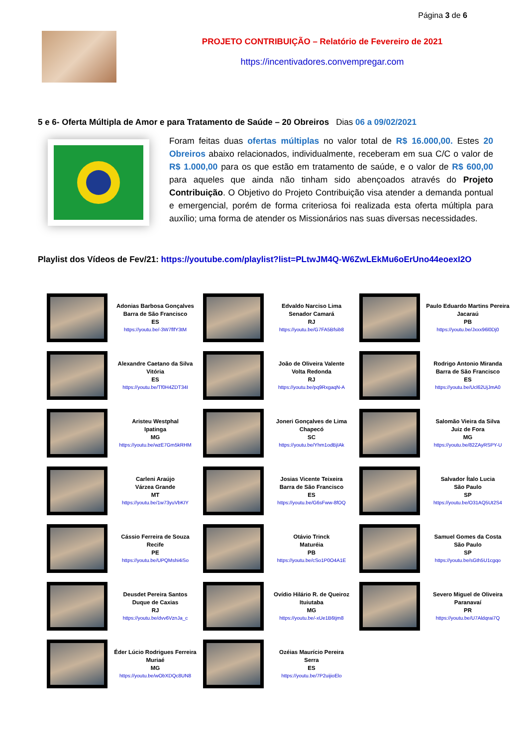Página 3 de 6
PROJETO CONTRIBUIÇÃO – Relatório de Fevereiro de 2021
https://incentivadores.convempregar.com
5 e 6- Oferta Múltipla de Amor e para Tratamento de Saúde – 20 Obreiros Dias 06 a 09/02/2021
Foram feitas duas ofertas múltiplas no valor total de R$ 16.000,00. Estes 20 Obreiros abaixo relacionados, individualmente, receberam em sua C/C o valor de R$ 1.000,00 para os que estão em tratamento de saúde, e o valor de R$ 600,00 para aqueles que ainda não tinham sido abençoados através do Projeto Contribuição. O Objetivo do Projeto Contribuição visa atender a demanda pontual e emergencial, porém de forma criteriosa foi realizada esta oferta múltipla para auxílio; uma forma de atender os Missionários nas suas diversas necessidades.
Playlist dos Vídeos de Fev/21: https://youtube.com/playlist?list=PLtwJM4Q-W6ZwLEkMu6oErUno44eoexI2O
| | Adonias Barbosa Gonçalves Barra de São Francisco ES https://youtu.be/-3W7flfY3tM | | Edvaldo Narciso Lima Senador Camará RJ https://youtu.be/G7FA5Bfsib8 | | Paulo Eduardo Martins Pereira Jacaraú PB https://youtu.be/Jxxx96l0Dj0 |
| | Alexandre Caetano da Silva Vitória ES https://youtu.be/Tf0H4ZDT34I | | João de Oliveira Valente Volta Redonda RJ https://youtu.be/pq9RxgaqN-A | | Rodrigo Antonio Miranda Barra de São Francisco ES https://youtu.be/Ucl62UjJmA0 |
| | Aristeu Westphal Ipatinga MG https://youtu.be/wzE7Gm5kRHM | | Joneri Gonçalves de Lima Chapecó SC https://youtu.be/Yhm1odBjIAk | | Salomão Vieira da Silva Juiz de Fora MG https://youtu.be/82ZAyRSPY-U |
| | Carleni Araújo Várzea Grande MT https://youtu.be/1w73yuVbKIY | | Josias Vicente Teixeira Barra de São Francisco ES https://youtu.be/G6sFww-8fOQ | | Salvador Ítalo Lucia São Paulo SP https://youtu.be/O31AQ5Ut2S4 |
| | Cássio Ferreira de Souza Recife PE https://youtu.be/UPQMshi4iSo | | Otávio Trinck Maturéia PB https://youtu.be/cSo1P0O4A1E | | Samuel Gomes da Costa São Paulo SP https://youtu.be/sGth5U1cgqo |
| | Deusdet Pereira Santos Duque de Caxias RJ https://youtu.be/dvv6VznJa_c | | Ovídio Hilário R. de Queiroz Ituiutaba MG https://youtu.be/-xUe1B6tjm8 | | Severo Miguel de Oliveira Paranavaí PR https://youtu.be/U7Aldqrai7Q |
| | Éder Lúcio Rodrigues Ferreira Muriaé MG https://youtu.be/wObXDQc8UN8 | | Ozéias Maurício Pereira Serra ES https://youtu.be/7P2uijioElo | | |